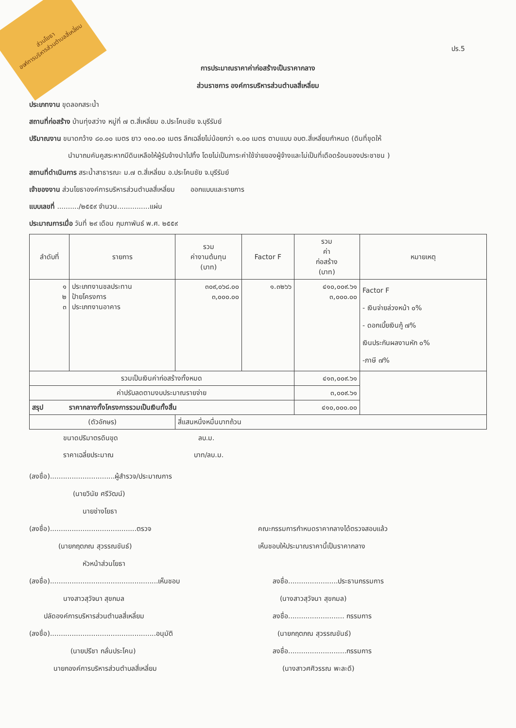ส่วนโยธา
องค์การบริหารส่วนตำบลสี่เหลี่ยม
ปร.5
การประมาณราคาค่าก่อสร้างเป็นราคากลาง
ส่วนราชการ องค์การบริหารส่วนตำบลสี่เหลี่ยม
ประเภทงาน ขุดลอกสระน้ำ
สถานที่ก่อสร้าง บ้านทุ่งสว่าง หมู่ที่ ๗ ต.สี่เหลี่ยม อ.ประโคนชัย จ.บุรีรัมย์
ปริมาณงาน ขนาดกว้าง ๘๐.๐๐ เมตร ยาว ๑๓๐.๐๐ เมตร ลึกเฉลี่ยไม่น้อยกว่า ๑.๐๐ เมตร ตามแบบ อบต.สี่เหลี่ยมกำหนด (ดินที่ขุดให้
นำมาถมคันคูสระหากมีดินเหลือให้ผู้รับจ้างนำไปทิ้ง โดยไม่เป็นภาระค่าใช้จ่ายของผู้จ้างและไม่เป็นที่เดือดร้อนของประชาชน )
สถานที่ดำเนินการ สระน้ำสาธารณะ ม.๗ ต.สี่เหลี่ยม อ.ประโคนชัย จ.บุรีรัมย์
เจ้าของงาน ส่วนโยธาองค์การบริหารส่วนตำบลสี่เหลี่ยม ออกแบบและรายการ
แบบเลขที่ ........../๒๕๕๙ จำนวน...............แผ่น
ประมาณการเมื่อ วันที่ ๒๙ เดือน กุมภาพันธ์ พ.ศ. ๒๕๕๙
| ลำดับที่ | รายการ | รวม ค่างานต้นทุน (บาท) | Factor F | รวม ค่า ก่อสร้าง (บาท) | หมายเหตุ |
| --- | --- | --- | --- | --- | --- |
| ๑ ๒ ๓ | ประเภทงานชลประทาน ป้ายโครงการ ประเภทงานอาคาร | ๓๐๙,๐๖๘.๐๐ ๓,๐๐๐.๐๐ | ๑.๓๒๖๖ | ๔๑๐,๐๐๙.๖๑ ๓,๐๐๐.๐๐ | Factor F - เงินจ่ายล่วงหน้า ๐% - ดอกเบี้ยเงินกู้ ๗% เงินประกันผลงานหัก ๐% -ภาษี ๗% |
| รวมเป็นเงินค่าก่อสร้างทั้งหมด | | | | ๔๑๓,๐๐๙.๖๑ | |
| ค่าปรับลดตามงบประมาณรายจ่าย | | | | ๓,๐๐๙.๖๑ | |
| สรุป ราคากลางทั้งโครงการรวมเป็นเงินทั้งสิ้น | | | | ๔๑๐,๐๐๐.๐๐ | |
| (ตัวอักษร) | | สี่แสนหนึ่งหมื่นบาทถ้วน | | | |
ขนาดปริมาตรดินขุด ลบ.ม.
ราคาเฉลี่ยประมาณ บาท/ลบ.ม.
(ลงชื่อ)..............................ผู้สำรวจ/ประมาณการ
(นายวินัย ศรีวัฒน์)
นายช่างโยธา
(ลงชื่อ)........................................ตรวจ
(นายกฤตภณ สุวรรณขันธ์)
หัวหน้าส่วนโยธา
(ลงชื่อ)..................................................เห็นชอบ
นางสาวสุวัจนา สุขกมล
ปลัดองค์การบริหารส่วนตำบลสี่เหลี่ยม
(ลงชื่อ).................................................อนุมัติ
(นายปรีชา กลั่นประโคน)
นายกองค์การบริหารส่วนตำบลสี่เหลี่ยม
คณะกรรมการกำหนดราคากลางได้ตรวจสอบแล้ว
เห็นชอบให้ประมาณราคานี้เป็นราคากลาง
ลงชื่อ.......................ประธานกรรมการ
(นางสาวสุวัจนา สุขกมล)
ลงชื่อ.......................... กรรมการ
(นายกฤตภณ สุวรรณขันธ์)
ลงชื่อ...........................กรรมการ
(นางสาวศศิวรรณ พะละดี)